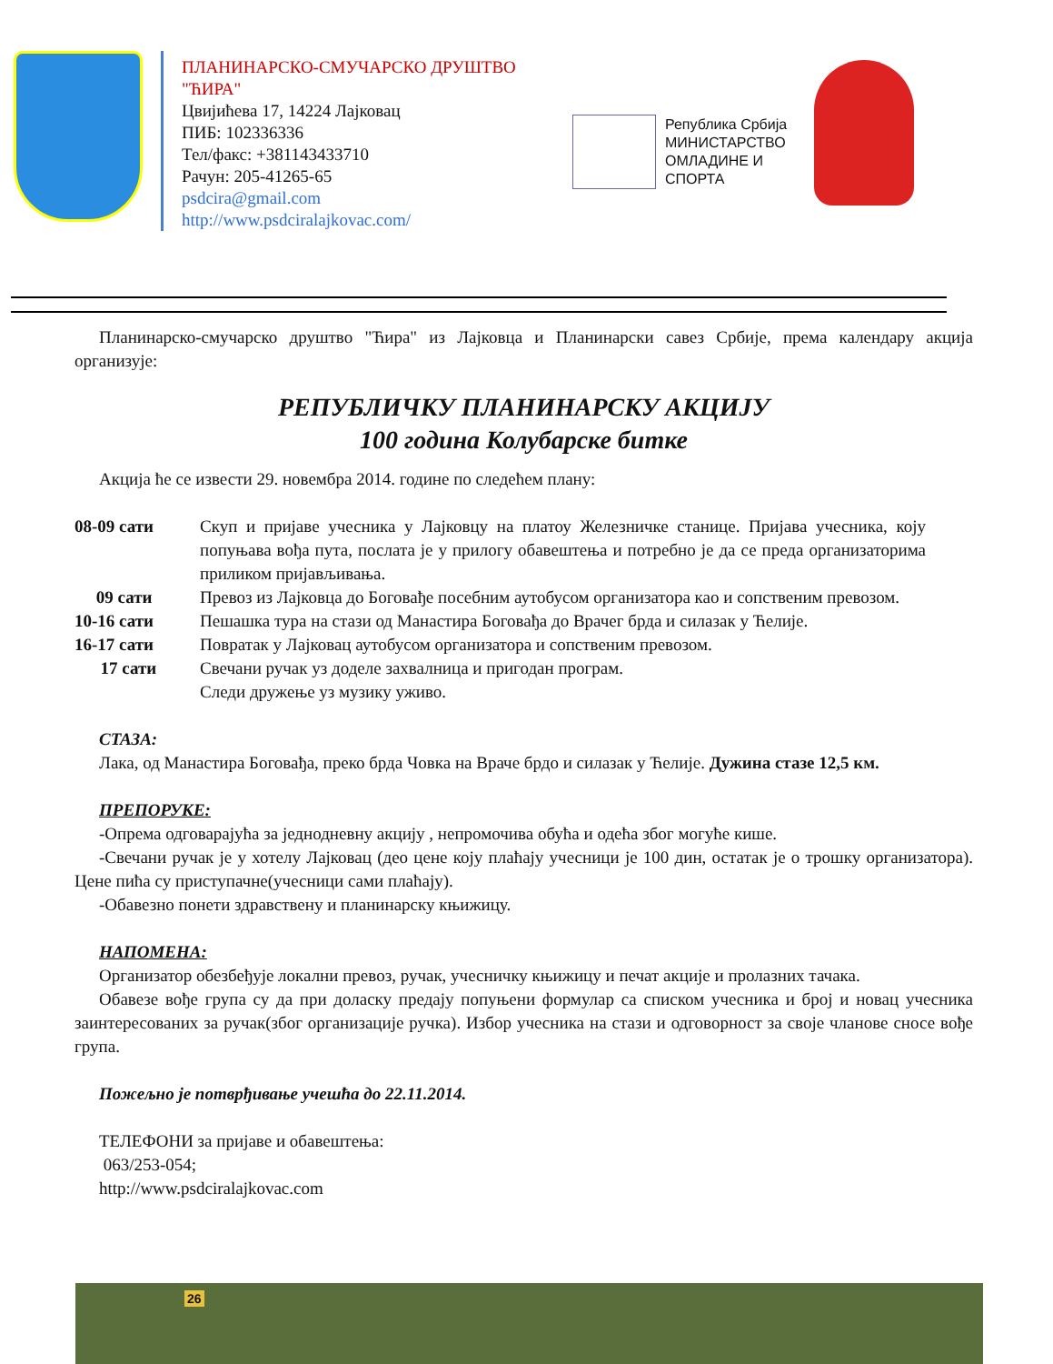ПЛАНИНАРСКО-СМУЧАРСКО ДРУШТВО "ЋИРА"
Цвијићева 17, 14224 Лајковац
ПИБ: 102336336
Тел/факс: +381143433710
Рачун: 205-41265-65
psdcira@gmail.com
http://www.psdciralajkovac.com/
Република Србија
МИНИСТАРСТВО
ОМЛАДИНЕ И
СПОРТА
Планинарско-смучарско друштво "Ћира" из Лајковца и Планинарски савез Србије, према календару акција организује:
РЕПУБЛИЧКУ ПЛАНИНАРСКУ АКЦИЈУ
100 година Колубарске битке
Акција ће се извести 29. новембра 2014. године по следећем плану:
08-09 сати Скуп и пријаве учесника у Лајковцу на платоу Железничке станице. Пријава учесника, коју попуњава вођа пута, послата је у прилогу обавештења и потребно је да се преда организаторима приликом пријављивања.
09 сати Превоз из Лајковца до Боговађе посебним аутобусом организатора као и сопственим превозом.
10-16 сати Пешашка тура на стази од Манастира Боговађа до Врачег брда и силазак у Ћелије.
16-17 сати Повратак у Лајковац аутобусом организатора и сопственим превозом.
17 сати Свечани ручак уз доделе захвалница и пригодан програм.
Следи дружење уз музику уживо.
СТАЗА:
Лака, од Манастира Боговађа, преко брда Човка на Враче брдо и силазак у Ћелије. Дужина стазе 12,5 км.
ПРЕПОРУКЕ:
-Опрема одговарајућа за једнодневну акцију , непромочива обућа и одећа због могуће кише.
-Свечани ручак је у хотелу Лајковац (део цене коју плаћају учесници је 100 дин, остатак је о трошку организатора). Цене пића су приступачне(учесници сами плаћају).
-Обавезно понети здравствену и планинарску књижицу.
НАПОМЕНА:
Организатор обезбеђује локални превоз, ручак, учесничку књижицу и печат акције и пролазних тачака.
Обавезе вође група су да при доласку предају попуњени формулар са списком учесника и број и новац учесника заинтересованих за ручак(због организације ручка). Избор учесника на стази и одговорност за своје чланове сносе вође група.
Пожељно је потврђивање учешћа до 22.11.2014.
ТЕЛЕФОНИ за пријаве и обавештења:
063/253-054;
http://www.psdciralajkovac.com
26